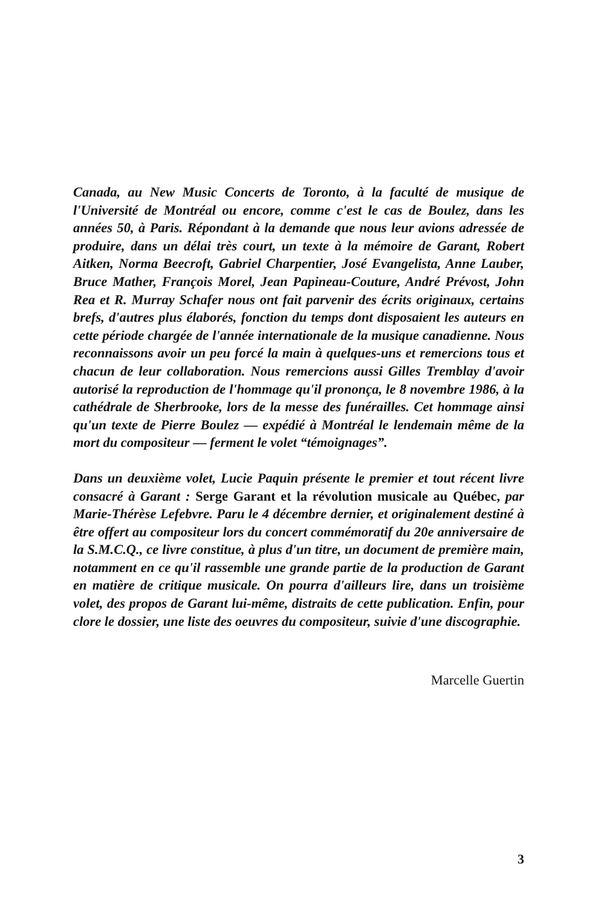Canada, au New Music Concerts de Toronto, à la faculté de musique de l'Université de Montréal ou encore, comme c'est le cas de Boulez, dans les années 50, à Paris. Répondant à la demande que nous leur avions adressée de produire, dans un délai très court, un texte à la mémoire de Garant, Robert Aitken, Norma Beecroft, Gabriel Charpentier, José Evangelista, Anne Lauber, Bruce Mather, François Morel, Jean Papineau-Couture, André Prévost, John Rea et R. Murray Schafer nous ont fait parvenir des écrits originaux, certains brefs, d'autres plus élaborés, fonction du temps dont disposaient les auteurs en cette période chargée de l'année internationale de la musique canadienne. Nous reconnaissons avoir un peu forcé la main à quelques-uns et remercions tous et chacun de leur collaboration. Nous remercions aussi Gilles Tremblay d'avoir autorisé la reproduction de l'hommage qu'il prononça, le 8 novembre 1986, à la cathédrale de Sherbrooke, lors de la messe des funérailles. Cet hommage ainsi qu'un texte de Pierre Boulez — expédié à Montréal le lendemain même de la mort du compositeur — ferment le volet “témoignages”.
Dans un deuxième volet, Lucie Paquin présente le premier et tout récent livre consacré à Garant : Serge Garant et la révolution musicale au Québec, par Marie-Thérèse Lefebvre. Paru le 4 décembre dernier, et originalement destiné à être offert au compositeur lors du concert commémoratif du 20e anniversaire de la S.M.C.Q., ce livre constitue, à plus d'un titre, un document de première main, notamment en ce qu'il rassemble une grande partie de la production de Garant en matière de critique musicale. On pourra d'ailleurs lire, dans un troisième volet, des propos de Garant lui-même, distraits de cette publication. Enfin, pour clore le dossier, une liste des oeuvres du compositeur, suivie d'une discographie.
Marcelle Guertin
3